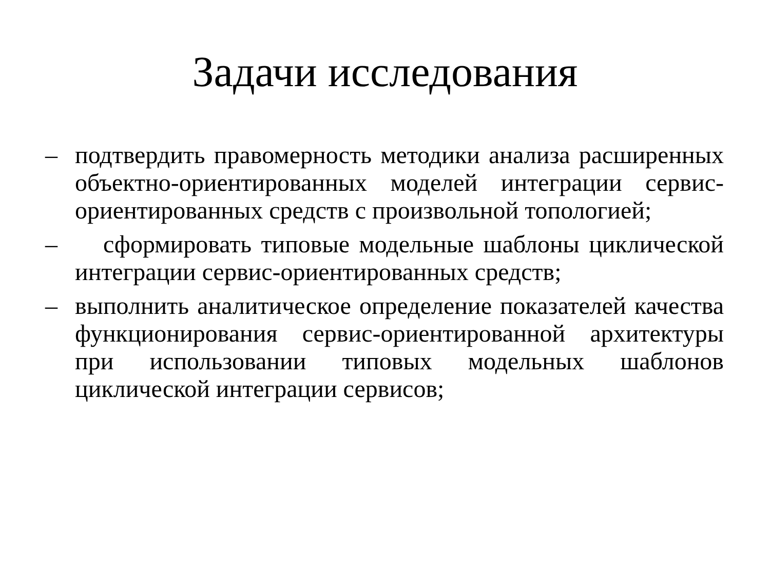Задачи исследования
– подтвердить правомерность методики анализа расширенных объектно-ориентированных моделей интеграции сервис-ориентированных средств с произвольной топологией;
– сформировать типовые модельные шаблоны циклической интеграции сервис-ориентированных средств;
– выполнить аналитическое определение показателей качества функционирования сервис-ориентированной архитектуры при использовании типовых модельных шаблонов циклической интеграции сервисов;